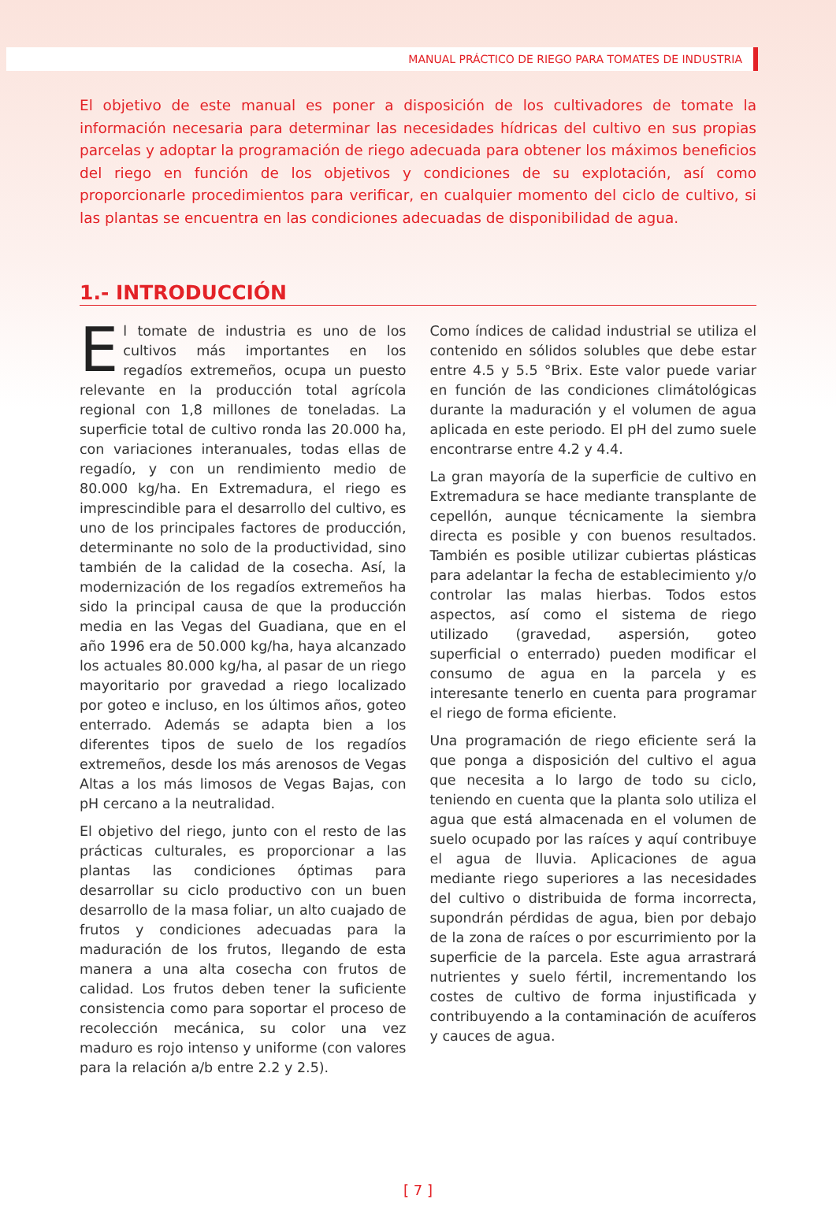MANUAL PRÁCTICO DE RIEGO PARA TOMATES DE INDUSTRIA
El objetivo de este manual es poner a disposición de los cultivadores de tomate la información necesaria para determinar las necesidades hídricas del cultivo en sus propias parcelas y adoptar la programación de riego adecuada para obtener los máximos beneficios del riego en función de los objetivos y condiciones de su explotación, así como proporcionarle procedimientos para verificar, en cualquier momento del ciclo de cultivo, si las plantas se encuentra en las condiciones adecuadas de disponibilidad de agua.
1.- INTRODUCCIÓN
El tomate de industria es uno de los cultivos más importantes en los regadíos extremeños, ocupa un puesto relevante en la producción total agrícola regional con 1,8 millones de toneladas. La superficie total de cultivo ronda las 20.000 ha, con variaciones interanuales, todas ellas de regadío, y con un rendimiento medio de 80.000 kg/ha. En Extremadura, el riego es imprescindible para el desarrollo del cultivo, es uno de los principales factores de producción, determinante no solo de la productividad, sino también de la calidad de la cosecha. Así, la modernización de los regadíos extremeños ha sido la principal causa de que la producción media en las Vegas del Guadiana, que en el año 1996 era de 50.000 kg/ha, haya alcanzado los actuales 80.000 kg/ha, al pasar de un riego mayoritario por gravedad a riego localizado por goteo e incluso, en los últimos años, goteo enterrado. Además se adapta bien a los diferentes tipos de suelo de los regadíos extremeños, desde los más arenosos de Vegas Altas a los más limosos de Vegas Bajas, con pH cercano a la neutralidad.
El objetivo del riego, junto con el resto de las prácticas culturales, es proporcionar a las plantas las condiciones óptimas para desarrollar su ciclo productivo con un buen desarrollo de la masa foliar, un alto cuajado de frutos y condiciones adecuadas para la maduración de los frutos, llegando de esta manera a una alta cosecha con frutos de calidad. Los frutos deben tener la suficiente consistencia como para soportar el proceso de recolección mecánica, su color una vez maduro es rojo intenso y uniforme (con valores para la relación a/b entre 2.2 y 2.5).
Como índices de calidad industrial se utiliza el contenido en sólidos solubles que debe estar entre 4.5 y 5.5 °Brix. Este valor puede variar en función de las condiciones climátológicas durante la maduración y el volumen de agua aplicada en este periodo. El pH del zumo suele encontrarse entre 4.2 y 4.4.
La gran mayoría de la superficie de cultivo en Extremadura se hace mediante transplante de cepellón, aunque técnicamente la siembra directa es posible y con buenos resultados. También es posible utilizar cubiertas plásticas para adelantar la fecha de establecimiento y/o controlar las malas hierbas. Todos estos aspectos, así como el sistema de riego utilizado (gravedad, aspersión, goteo superficial o enterrado) pueden modificar el consumo de agua en la parcela y es interesante tenerlo en cuenta para programar el riego de forma eficiente.
Una programación de riego eficiente será la que ponga a disposición del cultivo el agua que necesita a lo largo de todo su ciclo, teniendo en cuenta que la planta solo utiliza el agua que está almacenada en el volumen de suelo ocupado por las raíces y aquí contribuye el agua de lluvia. Aplicaciones de agua mediante riego superiores a las necesidades del cultivo o distribuida de forma incorrecta, supondrán pérdidas de agua, bien por debajo de la zona de raíces o por escurrimiento por la superficie de la parcela. Este agua arrastrará nutrientes y suelo fértil, incrementando los costes de cultivo de forma injustificada y contribuyendo a la contaminación de acuíferos y cauces de agua.
[ 7 ]